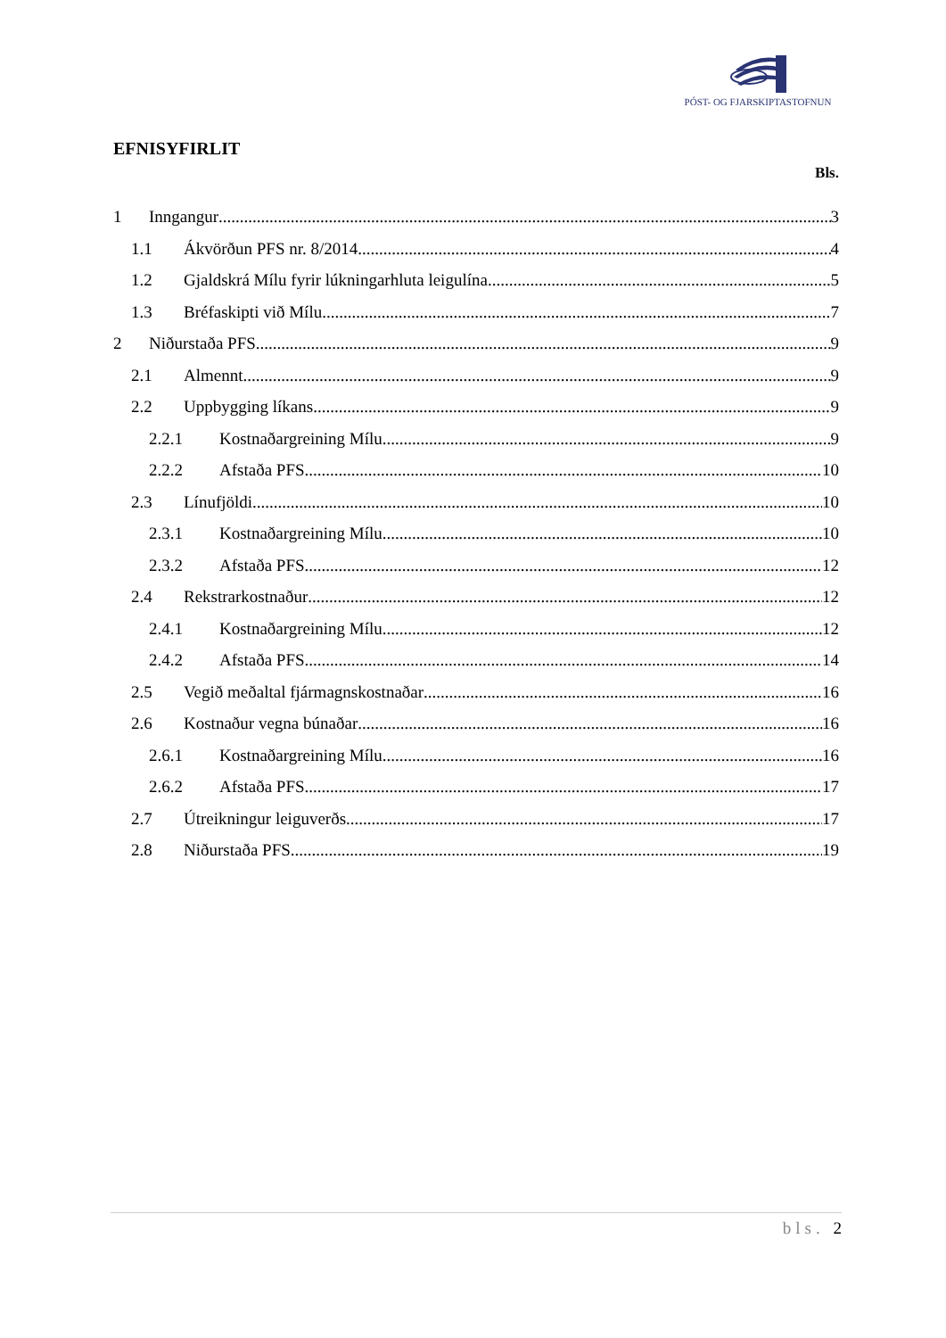PÓST- OG FJARSKIPTASTOFNUN
EFNISYFIRLIT
Bls.
1 Inngangur 3
1.1 Ákvörðun PFS nr. 8/2014 4
1.2 Gjaldskrá Mílu fyrir lúkningarhluta leigulína 5
1.3 Bréfaskipti við Mílu 7
2 Niðurstaða PFS 9
2.1 Almennt 9
2.2 Uppbygging líkans 9
2.2.1 Kostnaðargreining Mílu 9
2.2.2 Afstaða PFS 10
2.3 Línufjöldi 10
2.3.1 Kostnaðargreining Mílu 10
2.3.2 Afstaða PFS 12
2.4 Rekstrarkostnaður 12
2.4.1 Kostnaðargreining Mílu 12
2.4.2 Afstaða PFS 14
2.5 Vegið meðaltal fjármagnskostnaðar 16
2.6 Kostnaður vegna búnaðar 16
2.6.1 Kostnaðargreining Mílu 16
2.6.2 Afstaða PFS 17
2.7 Útreikningur leiguverðs 17
2.8 Niðurstaða PFS 19
bls. 2